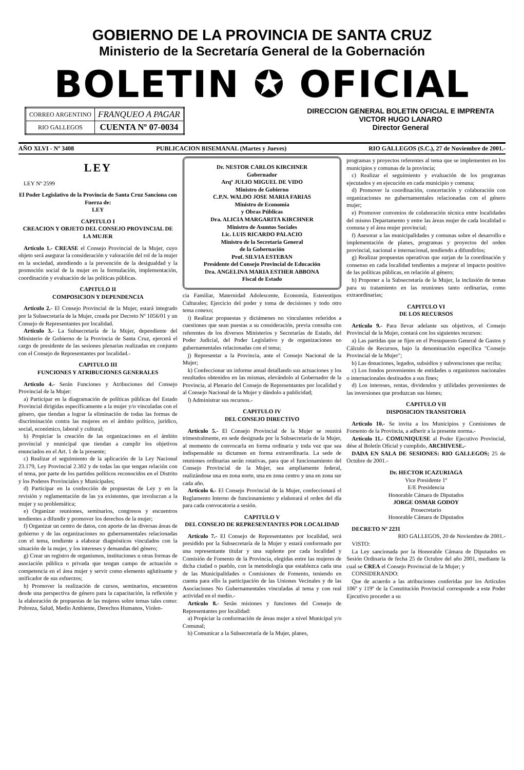GOBIERNO DE LA PROVINCIA DE SANTA CRUZ
Ministerio de la Secretaría General de la Gobernación
BOLETIN ✪ OFICIAL
| CORREO ARGENTINO | FRANQUEO A PAGAR |
| RIO GALLEGOS | CUENTA Nº 07-0034 |
DIRECCION GENERAL BOLETIN OFICIAL E IMPRENTA
VICTOR HUGO LANARO
Director General
AÑO XLVI - Nº 3408 PUBLICACION BISEMANAL (Martes y Jueves) RIO GALLEGOS (S.C.), 27 de Noviembre de 2001.-
LEY
LEY Nº 2599
El Poder Legislativo de la Provincia de Santa Cruz Sanciona con Fuerza de:
LEY
CAPITULO I
CREACION Y OBJETO DEL CONSEJO PROVINCIAL DE LA MUJER
Artículo 1.- CREASE el Consejo Provincial de la Mujer, cuyo objeto será asegurar la consideración y valoración del rol de la mujer en la sociedad, atendiendo a la prevención de la desigualdad y la promoción social de la mujer en la formulación, implementación, coordinación y evaluación de las políticas públicas.
CAPITULO II
COMPOSICION Y DEPENDENCIA
Artículo 2.- El Consejo Provincial de la Mujer, estará integrado por la Subsecretaría de la Mujer, creada por Decreto Nº 1056/01 y un Consejo de Representantes por localidad.
Artículo 3.- La Subsecretaría de la Mujer, dependiente del Ministerio de Gobierno de la Provincia de Santa Cruz, ejercerá el cargo de presidente de las sesiones plenarias realizadas en conjunto con el Consejo de Representantes por localidad.-
CAPITULO III
FUNCIONES Y ATRIBUCIONES GENERALES
Artículo 4.- Serán Funciones y Atribuciones del Consejo Provincial de la Mujer:
a) Participar en la diagramación de políticas públicas del Estado Provincial dirigidas específicamente a la mujer y/o vinculadas con el género, que tiendan a lograr la eliminación de todas las formas de discriminación contra las mujeres en el ámbito político, jurídico, social, económico, laboral y cultural;
b) Propiciar la creación de las organizaciones en el ámbito provincial y municipal que tiendan a cumplir los objetivos enunciados en el Art. 1 de la presente;
c) Realizar el seguimiento de la aplicación de la Ley Nacional 23.179, Ley Provincial 2.302 y de todas las que tengan relación con el tema, por parte de los partidos políticos reconocidos en el Distrito y los Poderes Provinciales y Municipales;
d) Participar en la confección de propuestas de Ley y en la revisión y reglamentación de las ya existentes, que involucran a la mujer y su problemática;
e) Organizar reuniones, seminarios, congresos y encuentros tendientes a difundir y promover los derechos de la mujer;
f) Organizar un centro de datos, con aporte de las diversas áreas de gobierno y de las organizaciones no gubernamentales relacionadas con el tema, tendiente a elaborar diagnósticos vinculados con la situación de la mujer, y los intereses y demandas del género;
g) Crear un registro de organismos, instituciones u otras formas de asociación pública o privada que tengan campo de actuación o competencia en el área mujer y servir como elemento aglutinante y unificador de sus esfuerzos;
h) Promover la realización de cursos, seminarios, encuentros desde una perspectiva de género para la capacitación, la reflexión y la elaboración de propuestas de las mujeres sobre temas tales como: Pobreza, Salud, Medio Ambiente, Derechos Humanos, Violen-
Dr. NESTOR CARLOS KIRCHNER
Gobernador
Arqº JULIO MIGUEL DE VIDO
Ministro de Gobierno
C.P.N. WALDO JOSE MARIA FARIAS
Ministro de Economía
y Obras Públicas
Dra. ALICIA MARGARITA KIRCHNER
Ministro de Asuntos Sociales
Lic. LUIS RICARDO PALACIO
Ministro de la Secretaría General
de la Gobernación
Prof. SILVIA ESTEBAN
Presidente del Consejo Provincial de Educación
Dra. ANGELINA MARIA ESTHER ABBONA
Fiscal de Estado
cia Familiar, Maternidad Adolescente, Economía, Estereotipos Culturales; Ejercicio del poder y toma de decisiones y todo otro tema conexo;
i) Realizar propuestas y dictámenes no vinculantes referidos a cuestiones que sean puestas a su consideración, previa consulta con referentes de los diversos Ministerios y Secretarías de Estado, del Poder Judicial, del Poder Legislativo y de organizaciones no gubernamentales relacionadas con el tema;
j) Representar a la Provincia, ante el Consejo Nacional de la Mujer;
k) Confeccionar un informe anual detallando sus actuaciones y los resultados obtenidos en las mismas, elevándolo al Gobernador de la Provincia, al Plenario del Consejo de Representantes por localidad y al Consejo Nacional de la Mujer y dándolo a publicidad;
l) Administrar sus recursos.-
CAPITULO IV
DEL CONSEJO DIRECTIVO
Artículo 5.- El Consejo Provincial de la Mujer se reunirá trimestralmente, en sede designada por la Subsecretaría de la Mujer, al momento de convocarla en forma ordinaria y toda vez que sea indispensable su dictamen en forma extraordinaria. La sede de reuniones ordinarias serán rotativas, para que el funcionamiento del Consejo Provincial de la Mujer, sea ampliamente federal, realizándose una en zona norte, una en zona centro y una en zona sur cada año.
Artículo 6.- El Consejo Provincial de la Mujer, confeccionará el Reglamento Interno de funcionamiento y elaborará el orden del día para cada convocatoria a sesión.
CAPITULO V
DEL CONSEJO DE REPRESENTANTES POR LOCALIDAD
Artículo 7.- El Consejo de Representantes por localidad, será presidido por la Subsecretaría de la Mujer y estará conformado por una representante titular y una suplente por cada localidad y Comisión de Fomento de la Provincia, elegidas entre las mujeres de dicha ciudad o pueblo, con la metodología que establezca cada una de las Municipalidades o Comisiones de Fomento, teniendo en cuenta para ello la participación de las Uniones Vecinales y de las Asociaciones No Gubernamentales vinculadas al tema y con real actividad en el medio.-
Artículo 8.- Serán misiones y funciones del Consejo de Representantes por localidad:
a) Propiciar la conformación de áreas mujer a nivel Municipal y/o Comunal;
b) Comunicar a la Subsecretaría de la Mujer, planes,
programas y proyectos referentes al tema que se implementen en los municipios y comunas de la provincia;
c) Realizar el seguimiento y evaluación de los programas ejecutados y en ejecución en cada municipio y comuna;
d) Promover la coordinación, concertación y colaboración con organizaciones no gubernamentales relacionadas con el género mujer;
e) Promover convenios de colaboración técnica entre localidades del mismo Departamento y entre las áreas mujer de cada localidad o comuna y el área mujer provincial;
f) Asesorar a las municipalidades y comunas sobre el desarrollo e implementación de planes, programas y proyectos del orden provincial, nacional e internacional, tendiendo a difundirlos;
g) Realizar propuestas operativas que surjan de la coordinación y consenso en cada localidad tendientes a mejorar el impacto positivo de las políticas públicas, en relación al género;
h) Proponer a la Subsecretaría de la Mujer, la inclusión de temas para su tratamiento en las reuniones tanto ordinarias, como extraordinarias;
CAPITULO VI
DE LOS RECURSOS
Artículo 9.- Para llevar adelante sus objetivos, el Consejo Provincial de la Mujer, contará con los siguientes recursos:
a) Las partidas que se fijen en el Presupuesto General de Gastos y Cálculo de Recursos, bajo la denominación específica "Consejo Provincial de la Mujer";
b) Las donaciones, legados, subsidios y subvenciones que reciba;
c) Los fondos provenientes de entidades u organismos nacionales o internacionales destinados a sus fines;
d) Los intereses, rentas, dividendos y utilidades provenientes de las inversiones que produzcan sus bienes;
CAPITULO VII
DISPOSICION TRANSITORIA
Artículo 10.- Se invita a los Municipios y Comisiones de Fomento de la Provincia, a adherir a la presente norma.-
Artículo 11.- COMUNIQUESE al Poder Ejecutivo Provincial, dése al Boletín Oficial y cumplido, ARCHIVESE.-
DADA EN SALA DE SESIONES: RIO GALLEGOS; 25 de Octubre de 2001.-
Dr. HECTOR ICAZURIAGA
Vice Presidente 1º
E/E Presidencia
Honorable Cámara de Diputados
JORGE OSMAR GODOY
Prosecretario
Honorable Cámara de Diputados
DECRETO Nº 2231
RIO GALLEGOS, 20 de Noviembre de 2001.-
VISTO:
La Ley sancionada por la Honorable Cámara de Diputados en Sesión Ordinaria de fecha 25 de Octubre del año 2001, mediante la cual se CREA el Consejo Provincial de la Mujer; y
CONSIDERANDO:
Que de acuerdo a las atribuciones conferidas por los Artículos 106º y 119º de la Constitución Provincial corresponde a este Poder Ejecutivo proceder a su